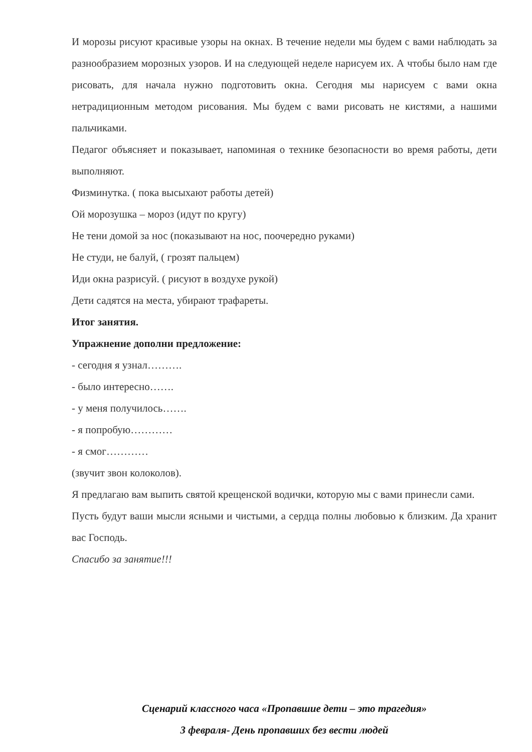И морозы рисуют красивые узоры на окнах. В течение недели мы будем с вами наблюдать за разнообразием морозных узоров. И на следующей неделе нарисуем их. А чтобы было нам где рисовать, для начала нужно подготовить окна. Сегодня мы нарисуем с вами окна нетрадиционным методом рисования. Мы будем с вами рисовать не кистями, а нашими пальчиками.
Педагог объясняет и показывает, напоминая о технике безопасности во время работы, дети выполняют.
Физминутка. ( пока высыхают работы детей)
Ой морозушка – мороз (идут по кругу)
Не тени домой за нос (показывают на нос, поочередно руками)
Не студи, не балуй, ( грозят пальцем)
Иди окна разрисуй. ( рисуют в воздухе рукой)
Дети садятся на места, убирают трафареты.
Итог занятия.
Упражнение дополни предложение:
- сегодня я узнал……….
- было интересно…….
- у меня получилось…….
- я попробую…………
- я смог…………
(звучит звон колоколов).
Я предлагаю вам выпить святой крещенской водички, которую мы с вами принесли сами.
Пусть будут ваши мысли ясными и чистыми, а сердца полны любовью к близким. Да хранит вас Господь.
Спасибо за занятие!!!
Сценарий классного часа «Пропавшие дети – это трагедия»
3 февраля- День пропавших без вести людей